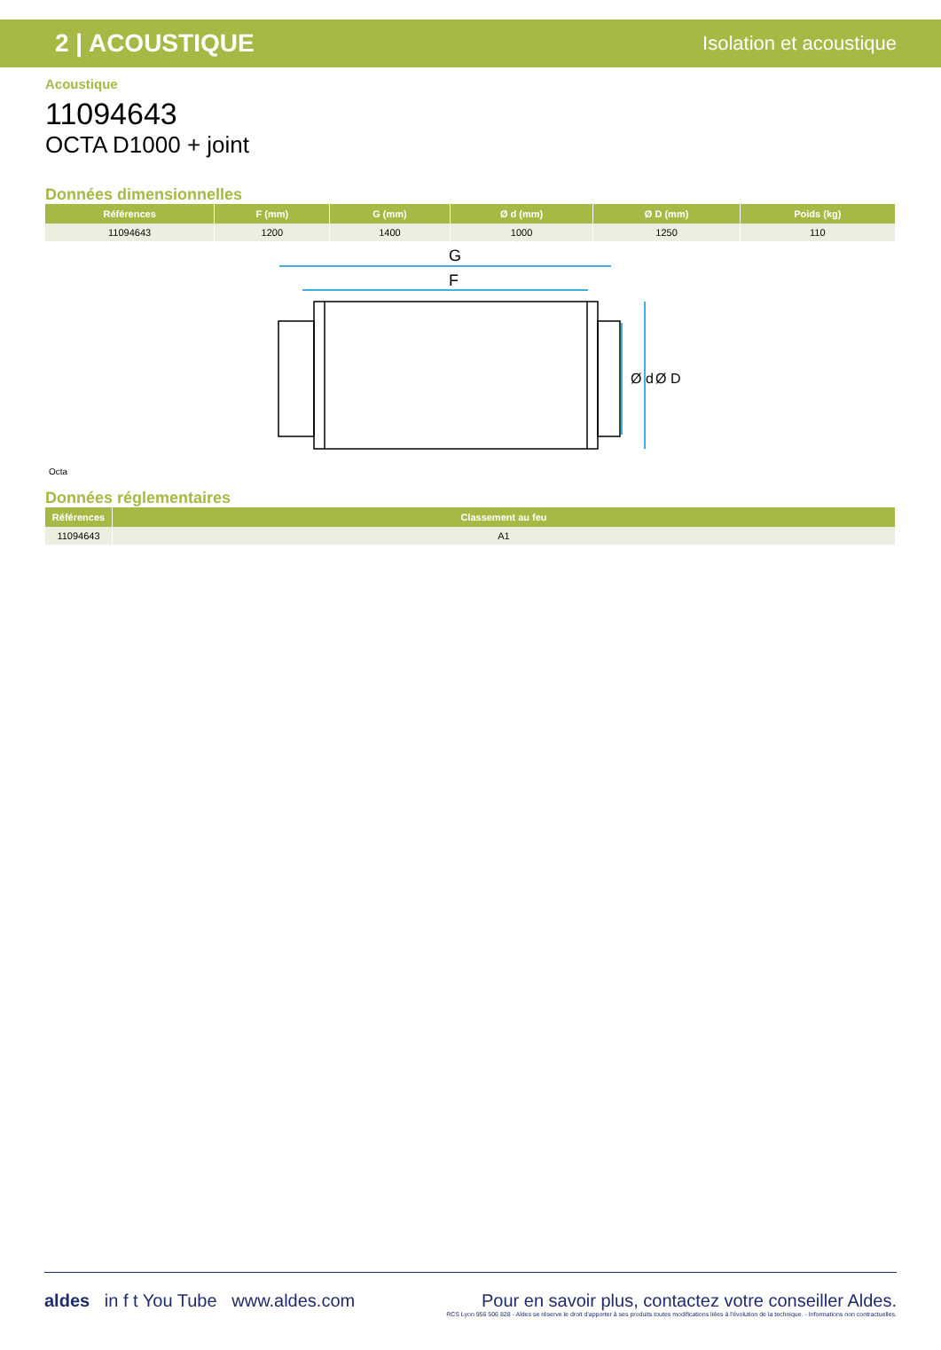2 | ACOUSTIQUE Isolation et acoustique
Acoustique
11094643
OCTA D1000 + joint
Données dimensionnelles
| Références | F (mm) | G (mm) | Ø d (mm) | Ø D (mm) | Poids (kg) |
| --- | --- | --- | --- | --- | --- |
| 11094643 | 1200 | 1400 | 1000 | 1250 | 110 |
G
F
Ø d
Ø D
Octa
Données réglementaires
| Références | Classement au feu |
| --- | --- |
| 11094643 | A1 |
aldes in f t You Tube www.aldes.com
Pour en savoir plus, contactez votre conseiller Aldes.
RCS Lyon 956 506 828 - Aldes se réserve le droit d'apporter à ses produits toutes modifications liées à l'évolution de la technique. - Informations non contractuelles.